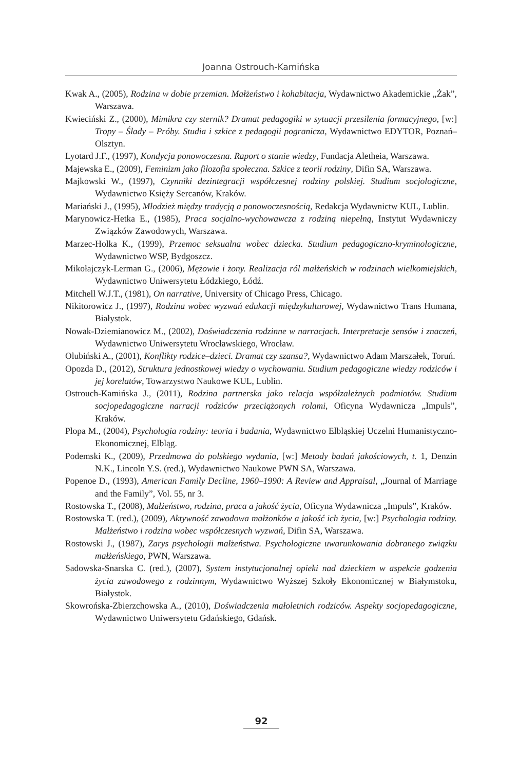Joanna Ostrouch-Kamińska
Kwak A., (2005), Rodzina w dobie przemian. Małżeństwo i kohabitacja, Wydawnictwo Akademickie „Żak”, Warszawa.
Kwieciński Z., (2000), Mimikra czy sternik? Dramat pedagogiki w sytuacji przesilenia formacyjnego, [w:] Tropy – Ślady – Próby. Studia i szkice z pedagogii pogranicza, Wydawnictwo EDYTOR, Poznań–Olsztyn.
Lyotard J.F., (1997), Kondycja ponowoczesna. Raport o stanie wiedzy, Fundacja Aletheia, Warszawa.
Majewska E., (2009), Feminizm jako filozofia społeczna. Szkice z teorii rodziny, Difin SA, Warszawa.
Majkowski W., (1997), Czynniki dezintegracji współczesnej rodziny polskiej. Studium socjologiczne, Wydawnictwo Księży Sercanów, Kraków.
Mariański J., (1995), Młodzież między tradycją a ponowoczesnością, Redakcja Wydawnictw KUL, Lublin.
Marynowicz-Hetka E., (1985), Praca socjalno-wychowawcza z rodziną niepełną, Instytut Wydawniczy Związków Zawodowych, Warszawa.
Marzec-Holka K., (1999), Przemoc seksualna wobec dziecka. Studium pedagogiczno-kryminologiczne, Wydawnictwo WSP, Bydgoszcz.
Mikołajczyk-Lerman G., (2006), Mężowie i żony. Realizacja ról małżeńskich w rodzinach wielkomiejskich, Wydawnictwo Uniwersytetu Łódzkiego, Łódź.
Mitchell W.J.T., (1981), On narrative, University of Chicago Press, Chicago.
Nikitorowicz J., (1997), Rodzina wobec wyzwań edukacji międzykulturowej, Wydawnictwo Trans Humana, Białystok.
Nowak-Dziemianowicz M., (2002), Doświadczenia rodzinne w narracjach. Interpretacje sensów i znaczeń, Wydawnictwo Uniwersytetu Wrocławskiego, Wrocław.
Olubiński A., (2001), Konflikty rodzice–dzieci. Dramat czy szansa?, Wydawnictwo Adam Marszałek, Toruń.
Opozda D., (2012), Struktura jednostkowej wiedzy o wychowaniu. Studium pedagogiczne wiedzy rodziców i jej korelatów, Towarzystwo Naukowe KUL, Lublin.
Ostrouch-Kamińska J., (2011), Rodzina partnerska jako relacja współzależnych podmiotów. Studium socjopedagogiczne narracji rodziców przeciążonych rolami, Oficyna Wydawnicza „Impuls”, Kraków.
Plopa M., (2004), Psychologia rodziny: teoria i badania, Wydawnictwo Elbląskiej Uczelni Humanistyczno-Ekonomicznej, Elbląg.
Podemski K., (2009), Przedmowa do polskiego wydania, [w:] Metody badań jakościowych, t. 1, Denzin N.K., Lincoln Y.S. (red.), Wydawnictwo Naukowe PWN SA, Warszawa.
Popenoe D., (1993), American Family Decline, 1960–1990: A Review and Appraisal, „Journal of Marriage and the Family”, Vol. 55, nr 3.
Rostowska T., (2008), Małżeństwo, rodzina, praca a jakość życia, Oficyna Wydawnicza „Impuls”, Kraków.
Rostowska T. (red.), (2009), Aktywność zawodowa małżonków a jakość ich życia, [w:] Psychologia rodziny. Małżeństwo i rodzina wobec współczesnych wyzwań, Difin SA, Warszawa.
Rostowski J., (1987), Zarys psychologii małżeństwa. Psychologiczne uwarunkowania dobranego związku małżeńskiego, PWN, Warszawa.
Sadowska-Snarska C. (red.), (2007), System instytucjonalnej opieki nad dzieckiem w aspekcie godzenia życia zawodowego z rodzinnym, Wydawnictwo Wyższej Szkoły Ekonomicznej w Białymstoku, Białystok.
Skowrońska-Zbierzchowska A., (2010), Doświadczenia małoletnich rodziców. Aspekty socjopedagogiczne, Wydawnictwo Uniwersytetu Gdańskiego, Gdańsk.
92